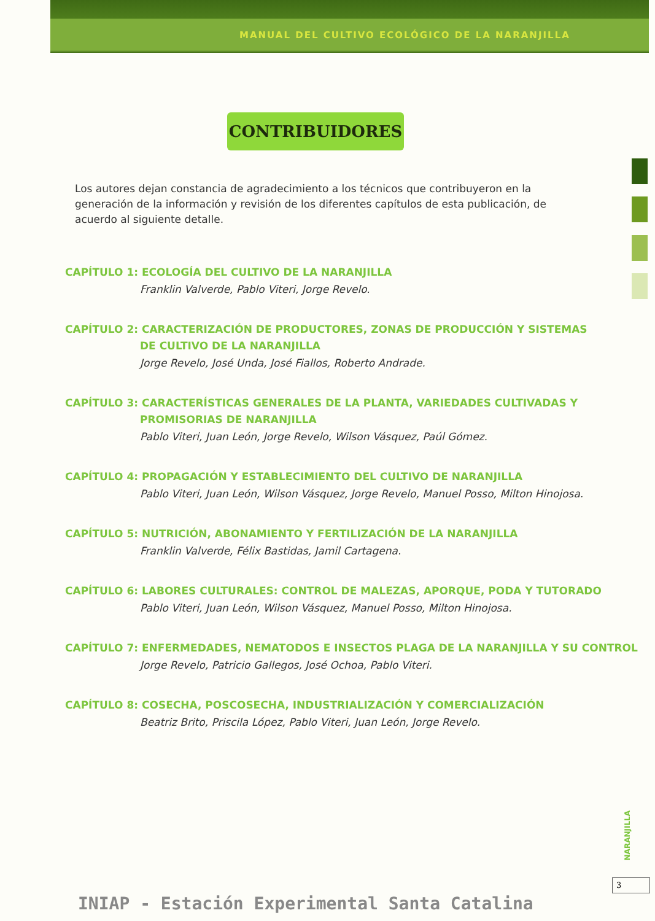MANUAL DEL CULTIVO ECOLÓGICO DE LA NARANJILLA
CONTRIBUIDORES
Los autores dejan constancia de agradecimiento a los técnicos que contribuyeron en la generación de la información y revisión de los diferentes capítulos de esta publicación, de acuerdo al siguiente detalle.
CAPÍTULO 1: ECOLOGÍA DEL CULTIVO DE LA NARANJILLA
Franklin Valverde, Pablo Viteri, Jorge Revelo.
CAPÍTULO 2: CARACTERIZACIÓN DE PRODUCTORES, ZONAS DE PRODUCCIÓN Y SISTEMAS
DE CULTIVO DE LA NARANJILLA
Jorge Revelo, José Unda, José Fiallos, Roberto Andrade.
CAPÍTULO 3: CARACTERÍSTICAS GENERALES DE LA PLANTA, VARIEDADES CULTIVADAS Y
PROMISORIAS DE NARANJILLA
Pablo Viteri, Juan León, Jorge Revelo, Wilson Vásquez, Paúl Gómez.
CAPÍTULO 4: PROPAGACIÓN Y ESTABLECIMIENTO DEL CULTIVO DE NARANJILLA
Pablo Viteri, Juan León, Wilson Vásquez, Jorge Revelo, Manuel Posso, Milton Hinojosa.
CAPÍTULO 5: NUTRICIÓN, ABONAMIENTO Y FERTILIZACIÓN DE LA NARANJILLA
Franklin Valverde, Félix Bastidas, Jamil Cartagena.
CAPÍTULO 6: LABORES CULTURALES: CONTROL DE MALEZAS, APORQUE, PODA Y TUTORADO
Pablo Viteri, Juan León, Wilson Vásquez, Manuel Posso, Milton Hinojosa.
CAPÍTULO 7: ENFERMEDADES, NEMATODOS E INSECTOS PLAGA DE LA NARANJILLA Y SU CONTROL
Jorge Revelo, Patricio Gallegos, José Ochoa, Pablo Viteri.
CAPÍTULO 8: COSECHA, POSCOSECHA, INDUSTRIALIZACIÓN Y COMERCIALIZACIÓN
Beatriz Brito, Priscila López, Pablo Viteri, Juan León, Jorge Revelo.
NARANJILLA
3
INIAP - Estación Experimental Santa Catalina